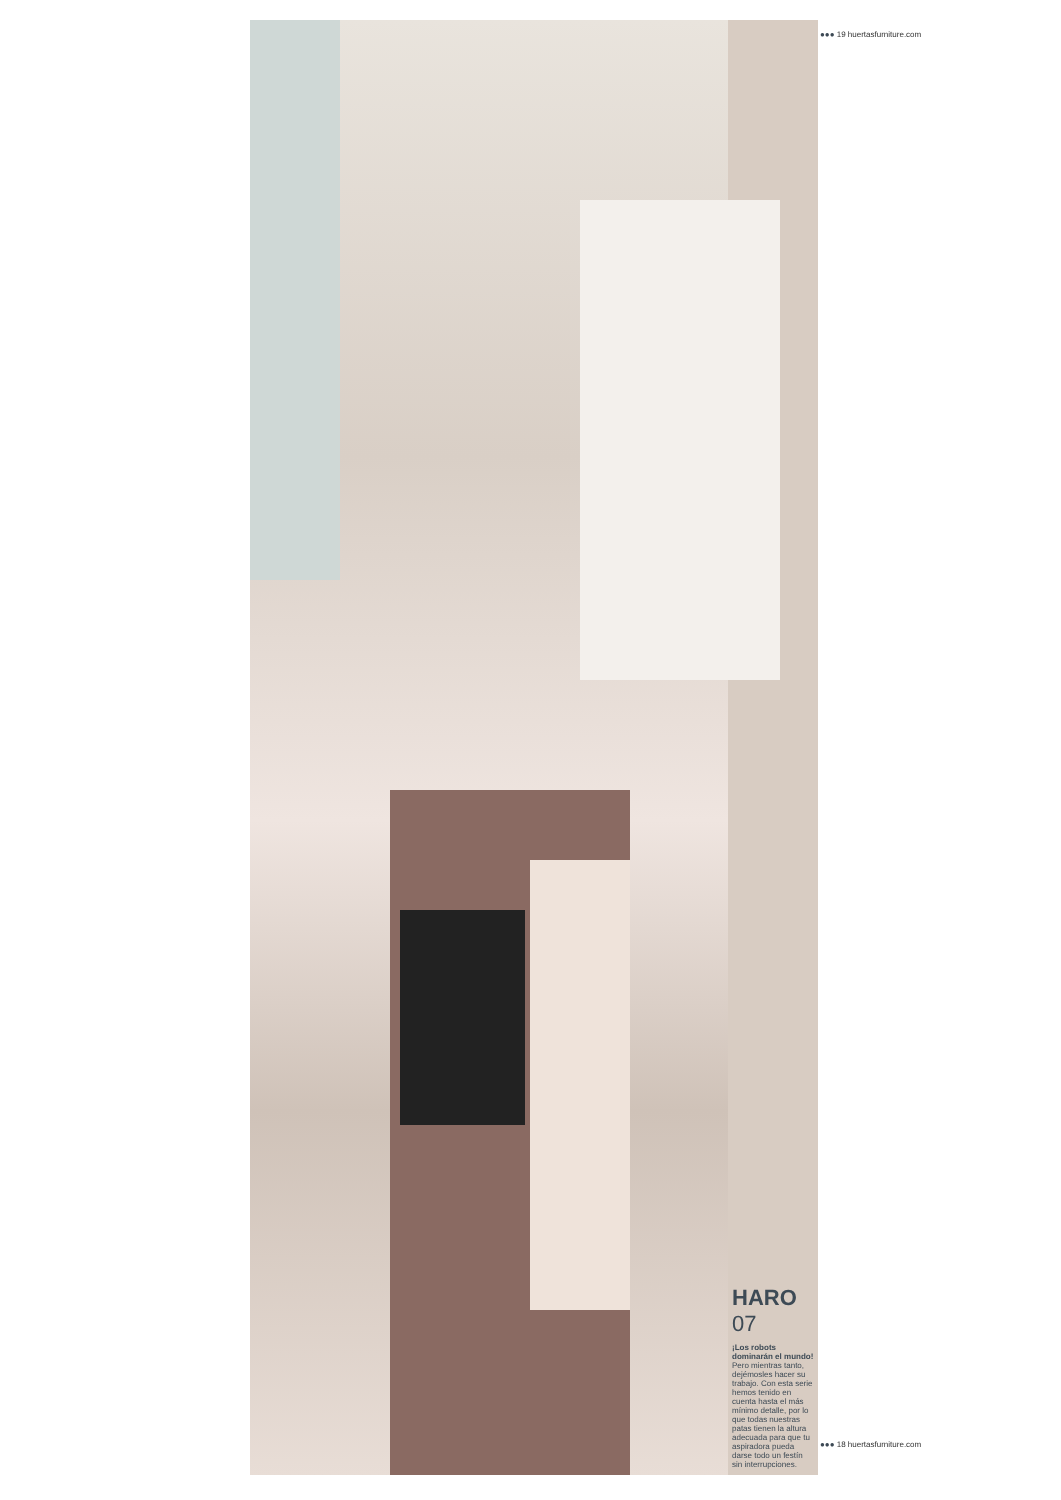HARO
07
¡Los robots dominarán el mundo! Pero mientras tanto, dejémosles hacer su trabajo. Con esta serie hemos tenido en cuenta hasta el más mínimo detalle, por lo que todas nuestras patas tienen la altura adecuada para que tu aspiradora pueda darse todo un festín sin interrupciones.
●●● 19 huertasfurniture.com
●●● 18 huertasfurniture.com